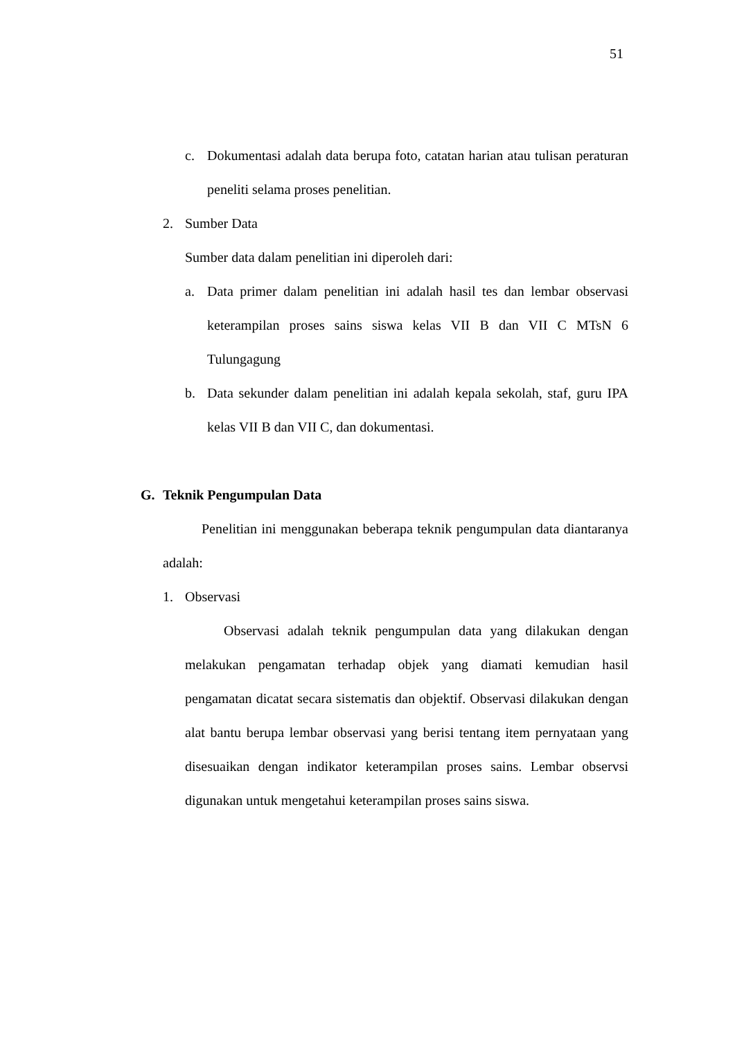51
c. Dokumentasi adalah data berupa foto, catatan harian atau tulisan peraturan peneliti selama proses penelitian.
2. Sumber Data
Sumber data dalam penelitian ini diperoleh dari:
a. Data primer dalam penelitian ini adalah hasil tes dan lembar observasi keterampilan proses sains siswa kelas VII B dan VII C MTsN 6 Tulungagung
b. Data sekunder dalam penelitian ini adalah kepala sekolah, staf, guru IPA kelas VII B dan VII C, dan dokumentasi.
G. Teknik Pengumpulan Data
Penelitian ini menggunakan beberapa teknik pengumpulan data diantaranya adalah:
1. Observasi
Observasi adalah teknik pengumpulan data yang dilakukan dengan melakukan pengamatan terhadap objek yang diamati kemudian hasil pengamatan dicatat secara sistematis dan objektif. Observasi dilakukan dengan alat bantu berupa lembar observasi yang berisi tentang item pernyataan yang disesuaikan dengan indikator keterampilan proses sains. Lembar observsi digunakan untuk mengetahui keterampilan proses sains siswa.